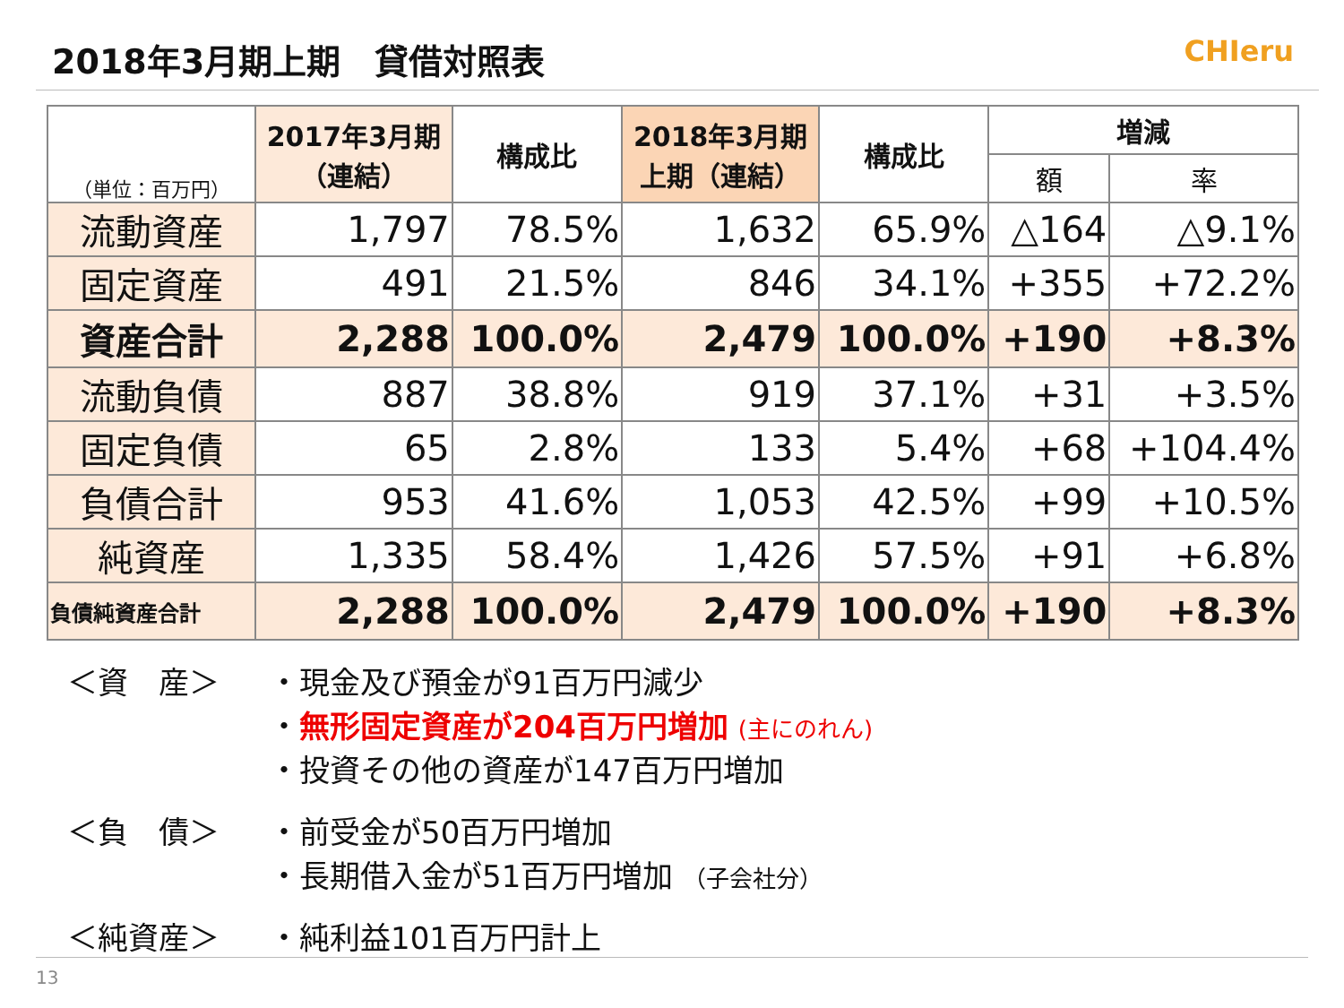2018年3月期上期　貸借対照表
CHIeru
| （単位：百万円） | 2017年3月期 （連結） | 構成比 | 2018年3月期 上期（連結） | 構成比 | 増減 | |
| --- | --- | --- | --- | --- | --- | --- |
| | | | | | 額 | 率 |
| 流動資産 | 1,797 | 78.5% | 1,632 | 65.9% | △164 | △9.1% |
| 固定資産 | 491 | 21.5% | 846 | 34.1% | +355 | +72.2% |
| 資産合計 | 2,288 | 100.0% | 2,479 | 100.0% | +190 | +8.3% |
| 流動負債 | 887 | 38.8% | 919 | 37.1% | +31 | +3.5% |
| 固定負債 | 65 | 2.8% | 133 | 5.4% | +68 | +104.4% |
| 負債合計 | 953 | 41.6% | 1,053 | 42.5% | +99 | +10.5% |
| 純資産 | 1,335 | 58.4% | 1,426 | 57.5% | +91 | +6.8% |
| 負債純資産合計 | 2,288 | 100.0% | 2,479 | 100.0% | +190 | +8.3% |
＜資　産＞ ・現金及び預金が91百万円減少
・無形固定資産が204百万円増加 (主にのれん)
・投資その他の資産が147百万円増加
＜負　債＞ ・前受金が50百万円増加
・長期借入金が51百万円増加 （子会社分）
＜純資産＞ ・純利益101百万円計上
13